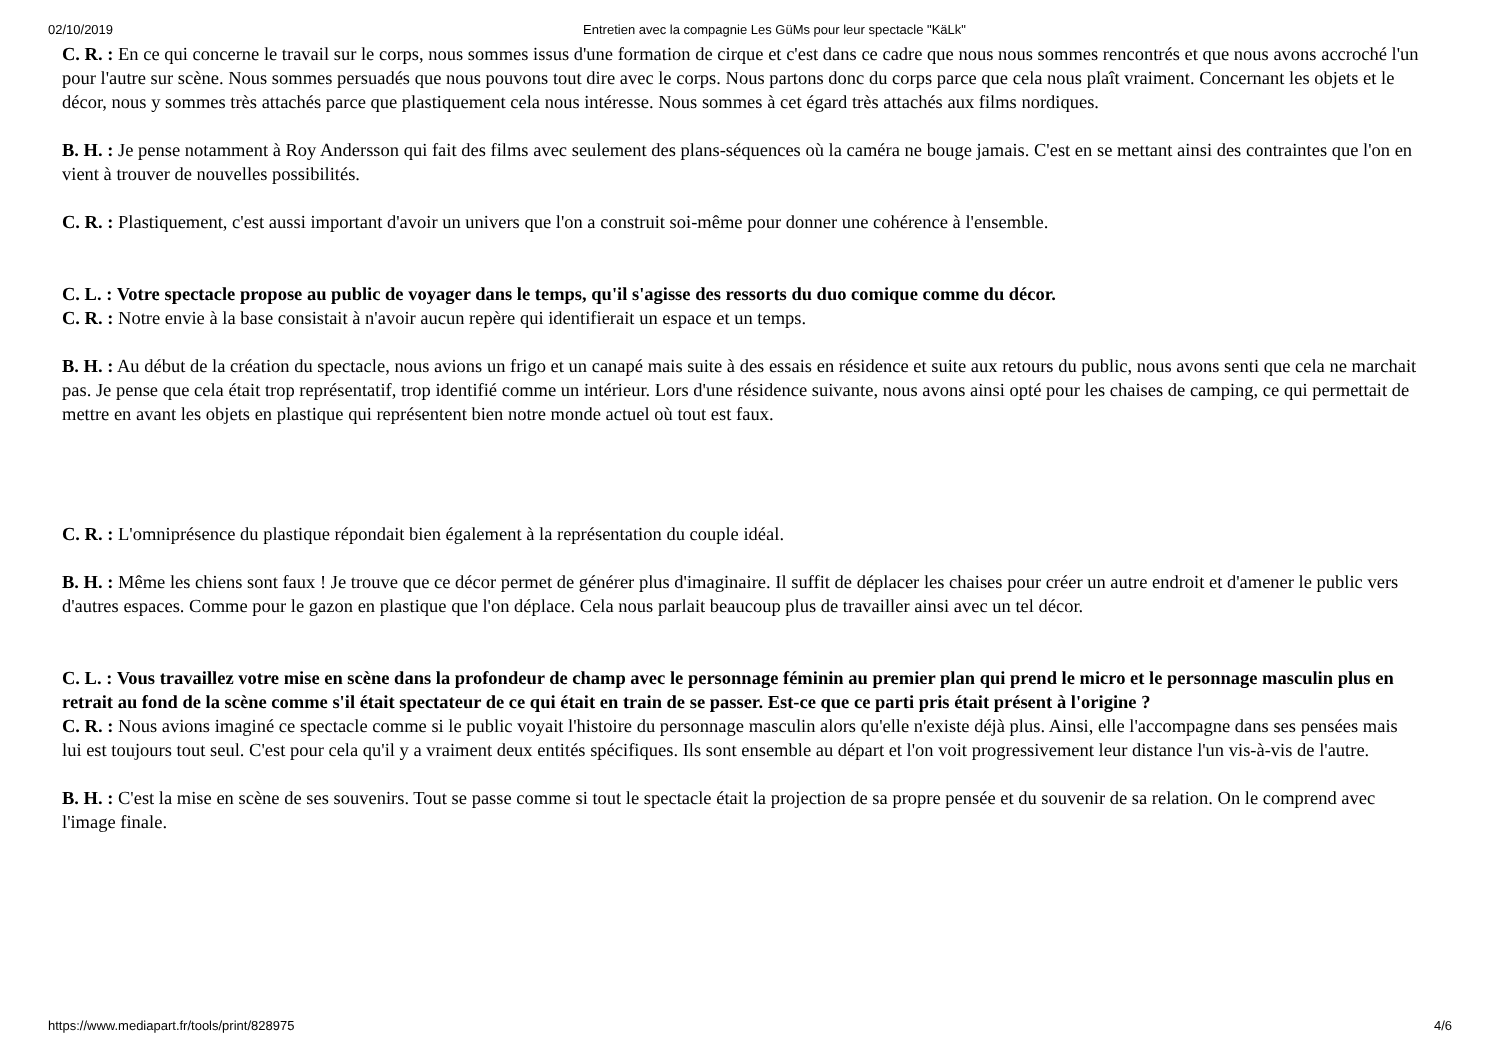02/10/2019 Entretien avec la compagnie Les GüMs pour leur spectacle "KäLk"
C. R. : En ce qui concerne le travail sur le corps, nous sommes issus d'une formation de cirque et c'est dans ce cadre que nous nous sommes rencontrés et que nous avons accroché l'un pour l'autre sur scène. Nous sommes persuadés que nous pouvons tout dire avec le corps. Nous partons donc du corps parce que cela nous plaît vraiment. Concernant les objets et le décor, nous y sommes très attachés parce que plastiquement cela nous intéresse. Nous sommes à cet égard très attachés aux films nordiques.
B. H. : Je pense notamment à Roy Andersson qui fait des films avec seulement des plans-séquences où la caméra ne bouge jamais. C'est en se mettant ainsi des contraintes que l'on en vient à trouver de nouvelles possibilités.
C. R. : Plastiquement, c'est aussi important d'avoir un univers que l'on a construit soi-même pour donner une cohérence à l'ensemble.
C. L. : Votre spectacle propose au public de voyager dans le temps, qu'il s'agisse des ressorts du duo comique comme du décor.
C. R. : Notre envie à la base consistait à n'avoir aucun repère qui identifierait un espace et un temps.
B. H. : Au début de la création du spectacle, nous avions un frigo et un canapé mais suite à des essais en résidence et suite aux retours du public, nous avons senti que cela ne marchait pas. Je pense que cela était trop représentatif, trop identifié comme un intérieur. Lors d'une résidence suivante, nous avons ainsi opté pour les chaises de camping, ce qui permettait de mettre en avant les objets en plastique qui représentent bien notre monde actuel où tout est faux.
C. R. : L'omniprésence du plastique répondait bien également à la représentation du couple idéal.
B. H. : Même les chiens sont faux ! Je trouve que ce décor permet de générer plus d'imaginaire. Il suffit de déplacer les chaises pour créer un autre endroit et d'amener le public vers d'autres espaces. Comme pour le gazon en plastique que l'on déplace. Cela nous parlait beaucoup plus de travailler ainsi avec un tel décor.
C. L. : Vous travaillez votre mise en scène dans la profondeur de champ avec le personnage féminin au premier plan qui prend le micro et le personnage masculin plus en retrait au fond de la scène comme s'il était spectateur de ce qui était en train de se passer. Est-ce que ce parti pris était présent à l'origine ?
C. R. : Nous avions imaginé ce spectacle comme si le public voyait l'histoire du personnage masculin alors qu'elle n'existe déjà plus. Ainsi, elle l'accompagne dans ses pensées mais lui est toujours tout seul. C'est pour cela qu'il y a vraiment deux entités spécifiques. Ils sont ensemble au départ et l'on voit progressivement leur distance l'un vis-à-vis de l'autre.
B. H. : C'est la mise en scène de ses souvenirs. Tout se passe comme si tout le spectacle était la projection de sa propre pensée et du souvenir de sa relation. On le comprend avec l'image finale.
https://www.mediapart.fr/tools/print/828975 4/6